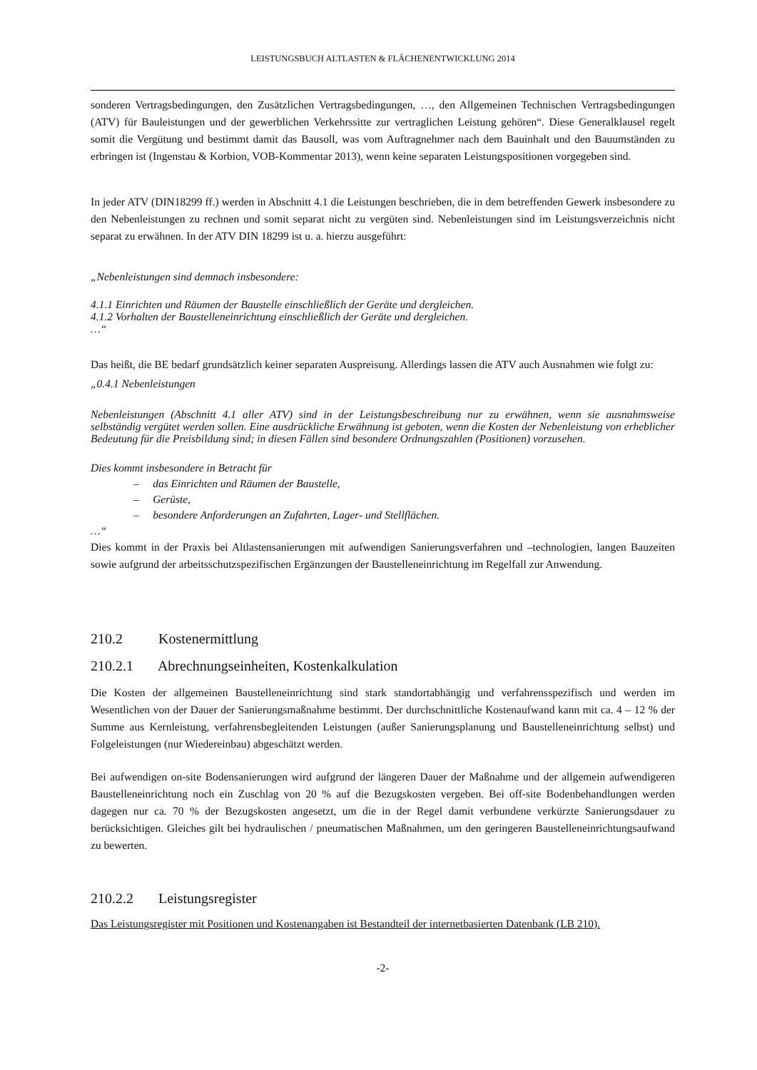LEISTUNGSBUCH ALTLASTEN & FLÄCHENENTWICKLUNG 2014
sonderen Vertragsbedingungen, den Zusätzlichen Vertragsbedingungen, …, den Allgemeinen Technischen Vertragsbedingungen (ATV) für Bauleistungen und der gewerblichen Verkehrssitte zur vertraglichen Leistung gehören“. Diese Generalklausel regelt somit die Vergütung und bestimmt damit das Bausoll, was vom Auftragnehmer nach dem Bauinhalt und den Bauumständen zu erbringen ist (Ingenstau & Korbion, VOB-Kommentar 2013), wenn keine separaten Leistungspositionen vorgegeben sind.
In jeder ATV (DIN18299 ff.) werden in Abschnitt 4.1 die Leistungen beschrieben, die in dem betreffenden Gewerk insbesondere zu den Nebenleistungen zu rechnen und somit separat nicht zu vergüten sind. Nebenleistungen sind im Leistungsverzeichnis nicht separat zu erwähnen. In der ATV DIN 18299 ist u. a. hierzu ausgeführt:
„Nebenleistungen sind demnach insbesondere:
4.1.1 Einrichten und Räumen der Baustelle einschließlich der Geräte und dergleichen.
4.1.2 Vorhalten der Baustelleneinrichtung einschließlich der Geräte und dergleichen.
…“
Das heißt, die BE bedarf grundsätzlich keiner separaten Auspreisung. Allerdings lassen die ATV auch Ausnahmen wie folgt zu:
„0.4.1 Nebenleistungen
Nebenleistungen (Abschnitt 4.1 aller ATV) sind in der Leistungsbeschreibung nur zu erwähnen, wenn sie ausnahmsweise selbständig vergütet werden sollen. Eine ausdrückliche Erwähnung ist geboten, wenn die Kosten der Nebenleistung von erheblicher Bedeutung für die Preisbildung sind; in diesen Fällen sind besondere Ordnungszahlen (Positionen) vorzusehen.
Dies kommt insbesondere in Betracht für
– das Einrichten und Räumen der Baustelle,
– Gerüste,
– besondere Anforderungen an Zufahrten, Lager- und Stellflächen.
…“
Dies kommt in der Praxis bei Altlastensanierungen mit aufwendigen Sanierungsverfahren und –technologien, langen Bauzeiten sowie aufgrund der arbeitsschutzspezifischen Ergänzungen der Baustelleneinrichtung im Regelfall zur Anwendung.
210.2 Kostenermittlung
210.2.1 Abrechnungseinheiten, Kostenkalkulation
Die Kosten der allgemeinen Baustelleneinrichtung sind stark standortabhängig und verfahrensspezifisch und werden im Wesentlichen von der Dauer der Sanierungsmaßnahme bestimmt. Der durchschnittliche Kostenaufwand kann mit ca. 4 – 12 % der Summe aus Kernleistung, verfahrensbegleitenden Leistungen (außer Sanierungsplanung und Baustelleneinrichtung selbst) und Folgeleistungen (nur Wiedereinbau) abgeschätzt werden.
Bei aufwendigen on-site Bodensanierungen wird aufgrund der längeren Dauer der Maßnahme und der allgemein aufwendigeren Baustelleneinrichtung noch ein Zuschlag von 20 % auf die Bezugskosten vergeben. Bei off-site Bodenbehandlungen werden dagegen nur ca. 70 % der Bezugskosten angesetzt, um die in der Regel damit verbundene verkürzte Sanierungsdauer zu berücksichtigen. Gleiches gilt bei hydraulischen / pneumatischen Maßnahmen, um den geringeren Baustelleneinrichtungsaufwand zu bewerten.
210.2.2 Leistungsregister
Das Leistungsregister mit Positionen und Kostenangaben ist Bestandteil der internetbasierten Datenbank (LB 210).
-2-